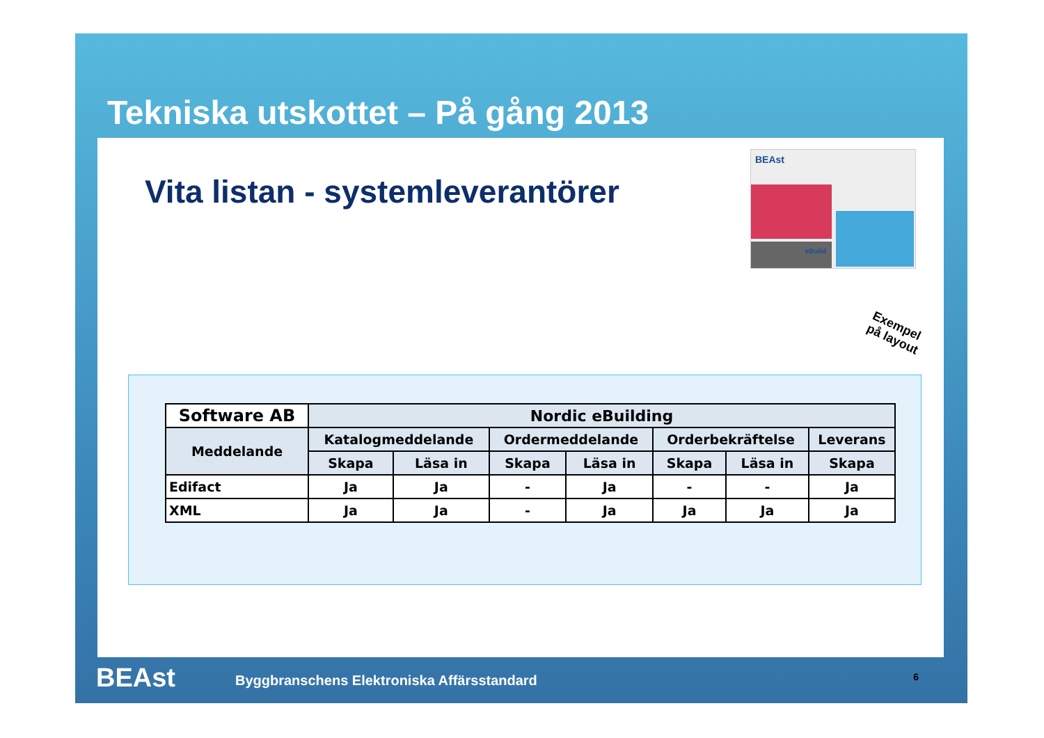Tekniska utskottet – På gång 2013
Vita listan - systemleverantörer
BEAst
eBuild
Exempel
på layout
| Software AB | Nordic eBuilding | | | | | | |
| --- | --- | --- | --- | --- | --- | --- | --- |
| Meddelande | Katalogmeddelande | | Ordermeddelande | | Orderbekräftelse | | Leverans |
| | Skapa | Läsa in | Skapa | Läsa in | Skapa | Läsa in | Skapa |
| Edifact | Ja | Ja | - | Ja | - | - | Ja |
| XML | Ja | Ja | - | Ja | Ja | Ja | Ja |
BEAst Byggbranschens Elektroniska Affärsstandard 6